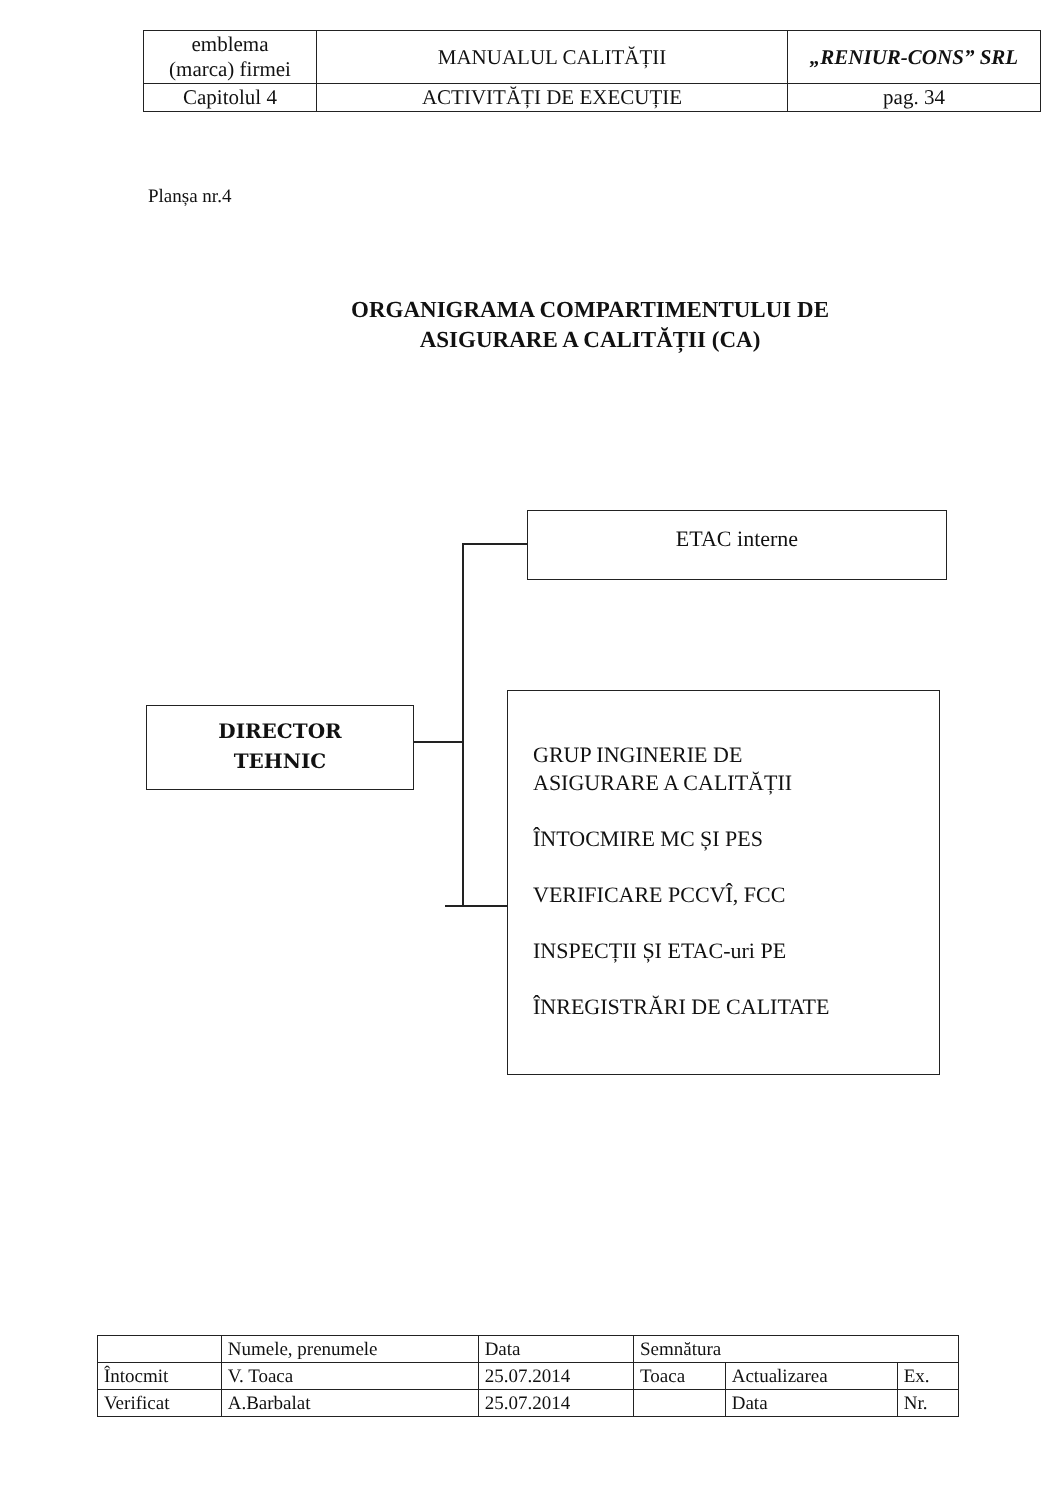| emblema (marca) firmei | MANUALUL CALITĂȚII | „RENIUR-CONS” SRL |
| Capitolul 4 | ACTIVITĂȚI DE EXECUȚIE | pag. 34 |
Planșa nr.4
ORGANIGRAMA COMPARTIMENTULUI DE ASIGURARE A CALITĂȚII (CA)
DIRECTOR
TEHNIC
ETAC interne
GRUP INGINERIE DE
ASIGURARE A CALITĂȚII
ÎNTOCMIRE MC ȘI PES
VERIFICARE PCCVÎ, FCC
INSPECȚII ȘI ETAC-uri PE
ÎNREGISTRĂRI DE CALITATE
| | Numele, prenumele | Data | Semnătura | | |
| Întocmit | V. Toaca | 25.07.2014 | Toaca | Actualizarea | Ex. |
| Verificat | A.Barbalat | 25.07.2014 | | Data | Nr. |